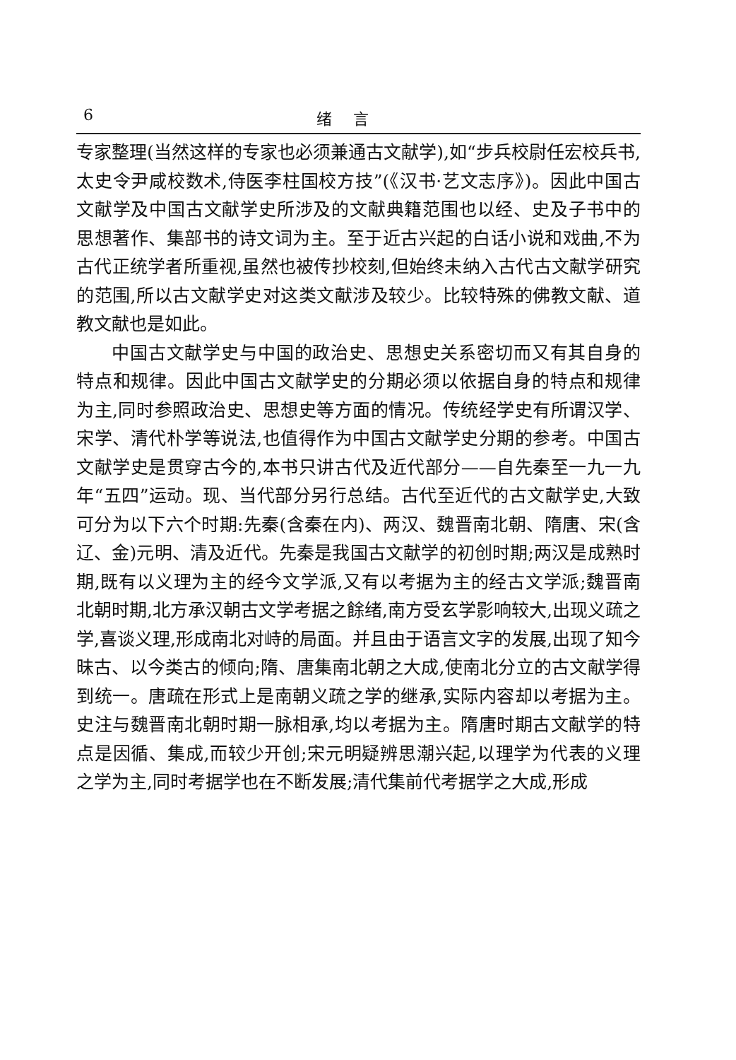6 绪言
专家整理(当然这样的专家也必须兼通古文献学),如“步兵校尉任宏校兵书,太史令尹咸校数术,侍医李柱国校方技”(《汉书·艺文志序》)。因此中国古文献学及中国古文献学史所涉及的文献典籍范围也以经、史及子书中的思想著作、集部书的诗文词为主。至于近古兴起的白话小说和戏曲,不为古代正统学者所重视,虽然也被传抄校刻,但始终未纳入古代古文献学研究的范围,所以古文献学史对这类文献涉及较少。比较特殊的佛教文献、道教文献也是如此。
中国古文献学史与中国的政治史、思想史关系密切而又有其自身的特点和规律。因此中国古文献学史的分期必须以依据自身的特点和规律为主,同时参照政治史、思想史等方面的情况。传统经学史有所谓汉学、宋学、清代朴学等说法,也值得作为中国古文献学史分期的参考。中国古文献学史是贯穿古今的,本书只讲古代及近代部分——自先秦至一九一九年“五四”运动。现、当代部分另行总结。古代至近代的古文献学史,大致可分为以下六个时期:先秦(含秦在内)、两汉、魏晋南北朝、隋唐、宋(含辽、金)元明、清及近代。先秦是我国古文献学的初创时期;两汉是成熟时期,既有以义理为主的经今文学派,又有以考据为主的经古文学派;魏晋南北朝时期,北方承汉朝古文学考据之餘绪,南方受玄学影响较大,出现义疏之学,喜谈义理,形成南北对峙的局面。并且由于语言文字的发展,出现了知今昧古、以今类古的倾向;隋、唐集南北朝之大成,使南北分立的古文献学得到统一。唐疏在形式上是南朝义疏之学的继承,实际内容却以考据为主。史注与魏晋南北朝时期一脉相承,均以考据为主。隋唐时期古文献学的特点是因循、集成,而较少开创;宋元明疑辨思潮兴起,以理学为代表的义理之学为主,同时考据学也在不断发展;清代集前代考据学之大成,形成